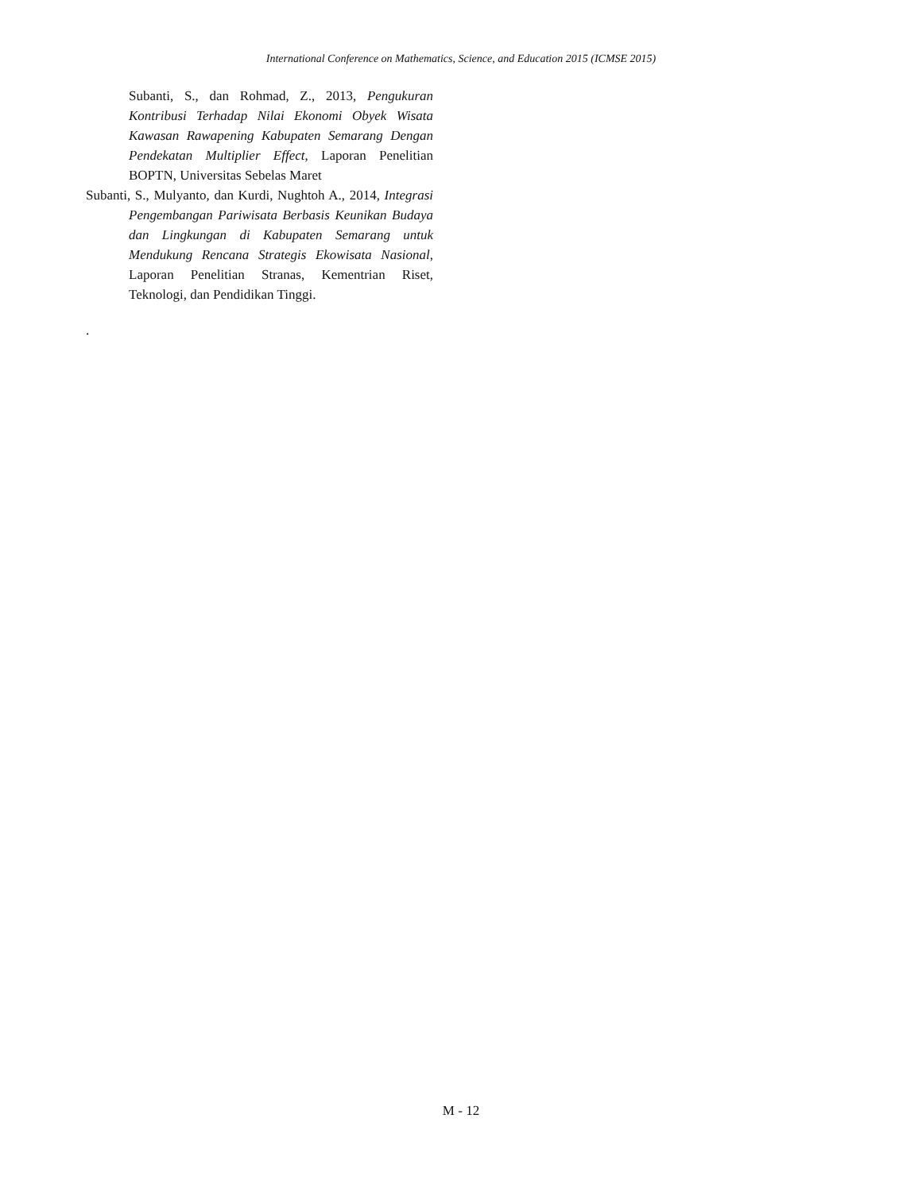International Conference on Mathematics, Science, and Education 2015 (ICMSE 2015)
Subanti, S., dan Rohmad, Z., 2013, Pengukuran Kontribusi Terhadap Nilai Ekonomi Obyek Wisata Kawasan Rawapening Kabupaten Semarang Dengan Pendekatan Multiplier Effect, Laporan Penelitian BOPTN, Universitas Sebelas Maret
Subanti, S., Mulyanto, dan Kurdi, Nughtoh A., 2014, Integrasi Pengembangan Pariwisata Berbasis Keunikan Budaya dan Lingkungan di Kabupaten Semarang untuk Mendukung Rencana Strategis Ekowisata Nasional, Laporan Penelitian Stranas, Kementrian Riset, Teknologi, dan Pendidikan Tinggi.
.
M - 12